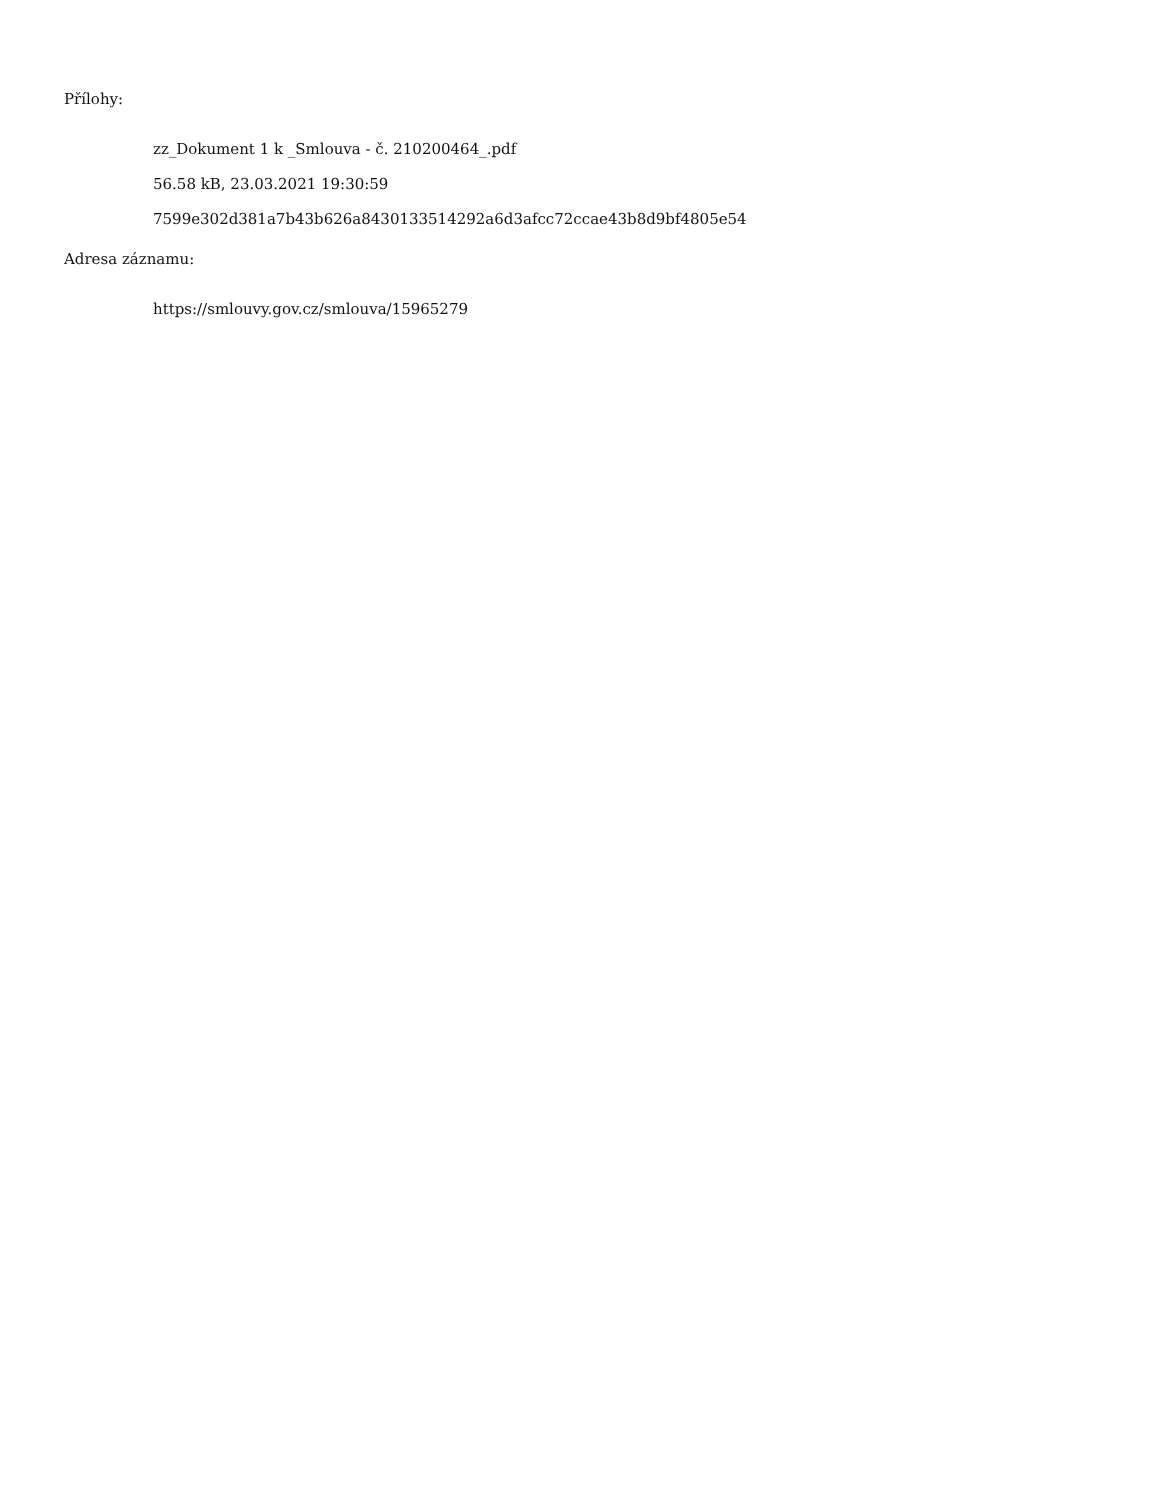Přílohy:
zz_Dokument 1 k _Smlouva - č. 210200464_.pdf
56.58 kB, 23.03.2021 19:30:59
7599e302d381a7b43b626a8430133514292a6d3afcc72ccae43b8d9bf4805e54
Adresa záznamu:
https://smlouvy.gov.cz/smlouva/15965279